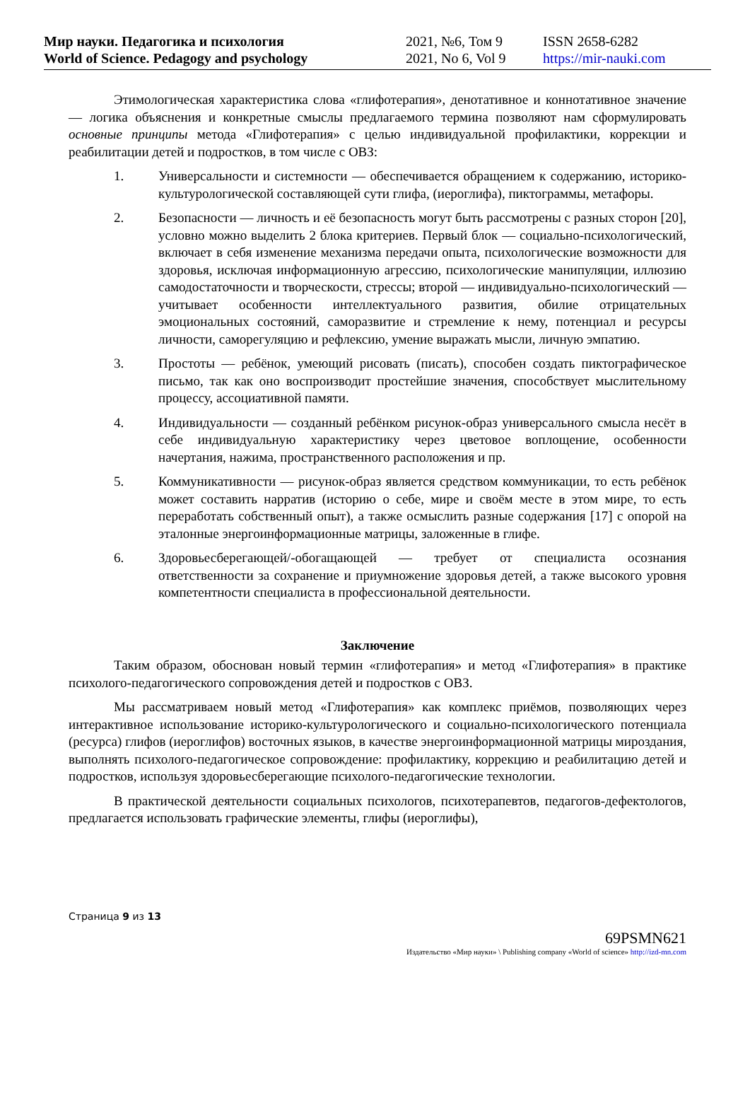| Мир науки. Педагогика и психология | 2021, №6, Том 9 | ISSN 2658-6282 |
| World of Science. Pedagogy and psychology | 2021, No 6, Vol 9 | https://mir-nauki.com |
Этимологическая характеристика слова «глифотерапия», денотативное и коннотативное значение — логика объяснения и конкретные смыслы предлагаемого термина позволяют нам сформулировать основные принципы метода «Глифотерапия» с целью индивидуальной профилактики, коррекции и реабилитации детей и подростков, в том числе с ОВЗ:
1. Универсальности и системности — обеспечивается обращением к содержанию, историко-культурологической составляющей сути глифа, (иероглифа), пиктограммы, метафоры.
2. Безопасности — личность и её безопасность могут быть рассмотрены с разных сторон [20], условно можно выделить 2 блока критериев. Первый блок — социально-психологический, включает в себя изменение механизма передачи опыта, психологические возможности для здоровья, исключая информационную агрессию, психологические манипуляции, иллюзию самодостаточности и творческости, стрессы; второй — индивидуально-психологический — учитывает особенности интеллектуального развития, обилие отрицательных эмоциональных состояний, саморазвитие и стремление к нему, потенциал и ресурсы личности, саморегуляцию и рефлексию, умение выражать мысли, личную эмпатию.
3. Простоты — ребёнок, умеющий рисовать (писать), способен создать пиктографическое письмо, так как оно воспроизводит простейшие значения, способствует мыслительному процессу, ассоциативной памяти.
4. Индивидуальности — созданный ребёнком рисунок-образ универсального смысла несёт в себе индивидуальную характеристику через цветовое воплощение, особенности начертания, нажима, пространственного расположения и пр.
5. Коммуникативности — рисунок-образ является средством коммуникации, то есть ребёнок может составить нарратив (историю о себе, мире и своём месте в этом мире, то есть переработать собственный опыт), а также осмыслить разные содержания [17] с опорой на эталонные энергоинформационные матрицы, заложенные в глифе.
6. Здоровьесберегающей/-обогащающей — требует от специалиста осознания ответственности за сохранение и приумножение здоровья детей, а также высокого уровня компетентности специалиста в профессиональной деятельности.
Заключение
Таким образом, обоснован новый термин «глифотерапия» и метод «Глифотерапия» в практике психолого-педагогического сопровождения детей и подростков с ОВЗ.
Мы рассматриваем новый метод «Глифотерапия» как комплекс приёмов, позволяющих через интерактивное использование историко-культурологического и социально-психологического потенциала (ресурса) глифов (иероглифов) восточных языков, в качестве энергоинформационной матрицы мироздания, выполнять психолого-педагогическое сопровождение: профилактику, коррекцию и реабилитацию детей и подростков, используя здоровьесберегающие психолого-педагогические технологии.
В практической деятельности социальных психологов, психотерапевтов, педагогов-дефектологов, предлагается использовать графические элементы, глифы (иероглифы),
Страница 9 из 13
69PSMN621
Издательство «Мир науки» \ Publishing company «World of science» http://izd-mn.com